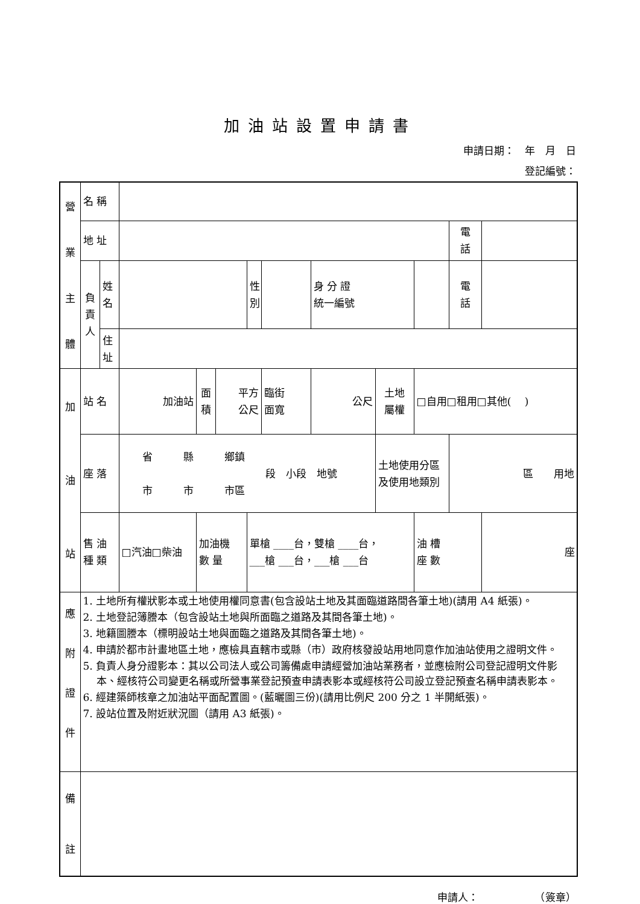加油站設置申請書
申請日期：　年　月　日
登記編號：　　　　　　　
| 營 業 主 體 | 名 稱 | | | | | | | | | | | |
| | 地 址 | | | | | | | | | | 電 話 | |
| | 負 責 人 | 姓 名 | | | | 性 別 | | 身 分 證 統一編號 | | | 電 話 | |
| | | 住 址 | | | | | | | | | | |
| 加 油 站 | 站 名 | | 加油站 | 面 積 | 平方 公尺 | | 臨街 面寬 | 公尺 | 土地 屬權 | □自用□租用□其他( ) | | |
| | 座 落 | | 省 縣 鄉鎮 段 小段 地號 市 市 市區 | | | | | | 土地使用分區 及使用地類別 | | 區 用地 | |
| | 售 油 種 類 | | □汽油□柴油 | 加油機 數 量 | | 單槍 ____台，雙槍 ____台， ___槍 ___台，___槍 ___台 | | | | 油 槽 座 數 | | 座 |
| 應 附 證 件 | 1. 土地所有權狀影本或土地使用權同意書(包含設站土地及其面臨道路間各筆土地)(請用 A4 紙張)。 2. 土地登記簿謄本（包含設站土地與所面臨之道路及其間各筆土地)。 3. 地籍圖謄本（標明設站土地與面臨之道路及其間各筆土地)。 4. 申請於都市計畫地區土地，應檢具直轄市或縣（市）政府核發設站用地同意作加油站使用之證明文件。 5. 負責人身分證影本：其以公司法人或公司籌備處申請經營加油站業務者，並應檢附公司登記證明文件影本、經核符公司變更名稱或所營事業登記預查申請表影本或經核符公司設立登記預查名稱申請表影本。 6. 經建築師核章之加油站平面配置圖。(藍曬圖三份)(請用比例尺 200 分之 1 半開紙張)。 7. 設站位置及附近狀況圖（請用 A3 紙張)。 | | | | | | | | | | | |
| 備 註 | | | | | | | | | | | | |
申請人：　　　　　　（簽章）